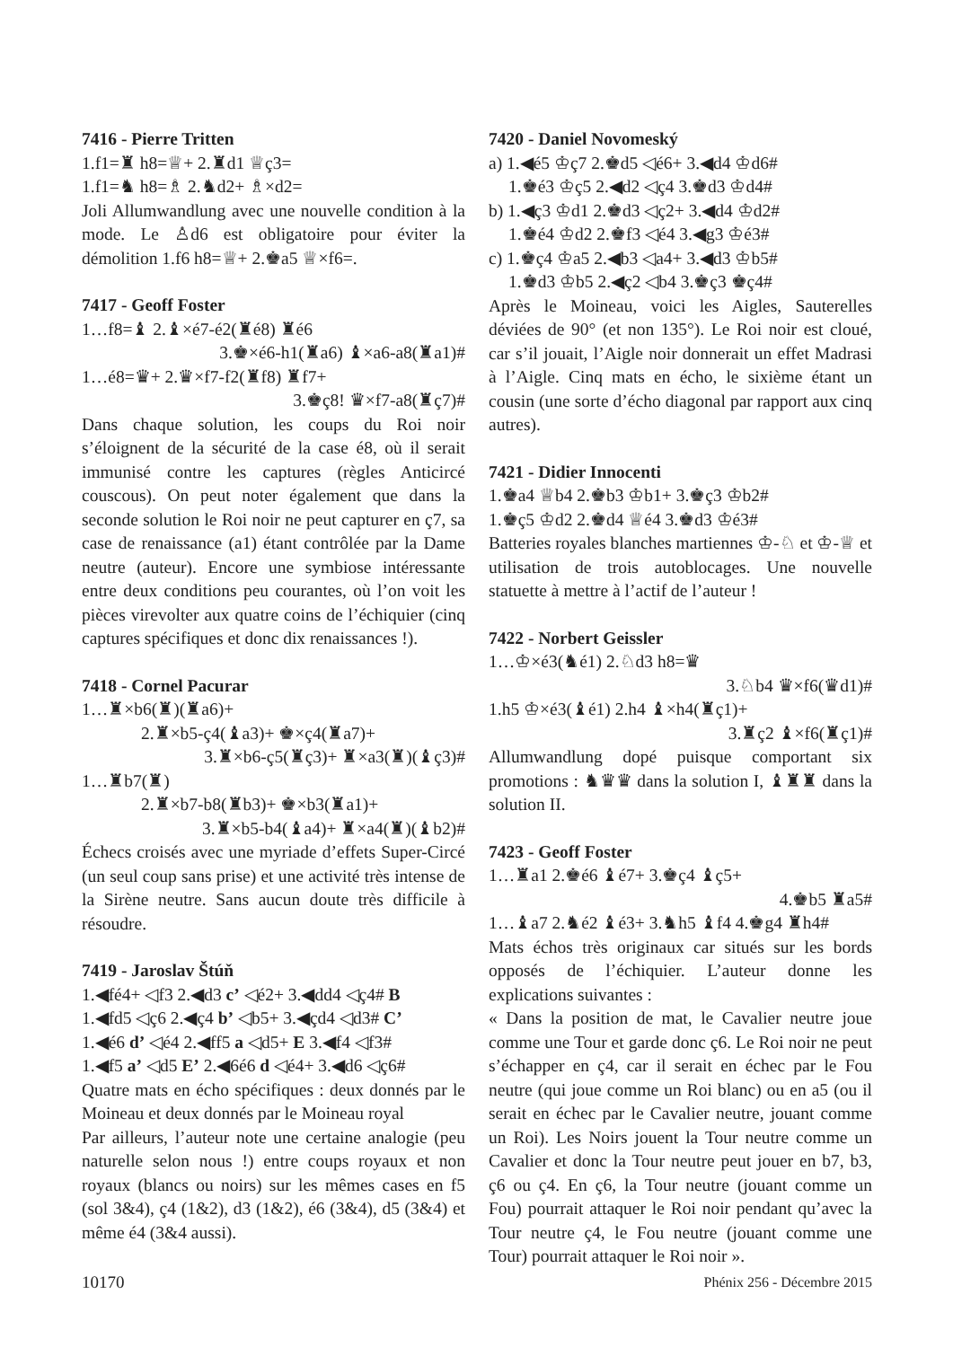7416 - Pierre Tritten
1.f1=♜ h8=♕+ 2.♜d1 ♕ç3=
1.f1=♞ h8=♗ 2.♞d2+ ♗×d2=
Joli Allumwandlung avec une nouvelle condition à la mode. Le ♙d6 est obligatoire pour éviter la démolition 1.f6 h8=♕+ 2.♚a5 ♕×f6=.
7417 - Geoff Foster
1…f8=♝ 2.♝×é7-é2(♜é8) ♜é6
3.♚×é6-h1(♜a6) ♝×a6-a8(♜a1)#
1…é8=♛+ 2.♛×f7-f2(♜f8) ♜f7+
3.♚ç8! ♛×f7-a8(♜ç7)#
Dans chaque solution, les coups du Roi noir s’éloignent de la sécurité de la case é8, où il serait immunisé contre les captures (règles Anticircé couscous). On peut noter également que dans la seconde solution le Roi noir ne peut capturer en ç7, sa case de renaissance (a1) étant contrôlée par la Dame neutre (auteur). Encore une symbiose intéressante entre deux conditions peu courantes, où l’on voit les pièces virevolter aux quatre coins de l’échiquier (cinq captures spécifiques et donc dix renaissances !).
7418 - Cornel Pacurar
1…♜×b6(♜)(♜a6)+
2.♜×b5-ç4(♝a3)+ ♚×ç4(♜a7)+
3.♜×b6-ç5(♜ç3)+ ♜×a3(♜)(♝ç3)#
1…♜b7(♜)
2.♜×b7-b8(♜b3)+ ♚×b3(♜a1)+
3.♜×b5-b4(♝a4)+ ♜×a4(♜)(♝b2)#
Échecs croisés avec une myriade d’effets Super-Circé (un seul coup sans prise) et une activité très intense de la Sirène neutre. Sans aucun doute très difficile à résoudre.
7419 - Jaroslav Štúň
1.◀fé4+ ◁f3 2.◀d3 c’ ◁é2+ 3.◀dd4 ◁ç4# B
1.◀fd5 ◁ç6 2.◀ç4 b’ ◁b5+ 3.◀çd4 ◁d3# C’
1.◀é6 d’ ◁é4 2.◀ff5 a ◁d5+ E 3.◀f4 ◁f3#
1.◀f5 a’ ◁d5 E’ 2.◀6é6 d ◁é4+ 3.◀d6 ◁ç6#
Quatre mats en écho spécifiques : deux donnés par le Moineau et deux donnés par le Moineau royal
Par ailleurs, l’auteur note une certaine analogie (peu naturelle selon nous !) entre coups royaux et non royaux (blancs ou noirs) sur les mêmes cases en f5 (sol 3&4), ç4 (1&2), d3 (1&2), é6 (3&4), d5 (3&4) et même é4 (3&4 aussi).
7420 - Daniel Novomeský
a) 1.◀é5 ♔ç7 2.♚d5 ◁é6+ 3.◀d4 ♔d6#
1.♚é3 ♔ç5 2.◀d2 ◁ç4 3.♚d3 ♔d4#
b) 1.◀ç3 ♔d1 2.♚d3 ◁ç2+ 3.◀d4 ♔d2#
1.♚é4 ♔d2 2.♚f3 ◁é4 3.◀g3 ♔é3#
c) 1.♚ç4 ♔a5 2.◀b3 ◁a4+ 3.◀d3 ♔b5#
1.♚d3 ♔b5 2.◀ç2 ◁b4 3.♚ç3 ♚ç4#
Après le Moineau, voici les Aigles, Sauterelles déviées de 90° (et non 135°). Le Roi noir est cloué, car s’il jouait, l’Aigle noir donnerait un effet Madrasi à l’Aigle. Cinq mats en écho, le sixième étant un cousin (une sorte d’écho diagonal par rapport aux cinq autres).
7421 - Didier Innocenti
1.♚a4 ♕b4 2.♚b3 ♔b1+ 3.♚ç3 ♔b2#
1.♚ç5 ♔d2 2.♚d4 ♕é4 3.♚d3 ♔é3#
Batteries royales blanches martiennes ♔-♘ et ♔-♕ et utilisation de trois autoblocages. Une nouvelle statuette à mettre à l’actif de l’auteur !
7422 - Norbert Geissler
1…♔×é3(♞é1) 2.♘d3 h8=♛
3.♘b4 ♛×f6(♛d1)#
1.h5 ♔×é3(♝é1) 2.h4 ♝×h4(♜ç1)+
3.♜ç2 ♝×f6(♜ç1)#
Allumwandlung dopé puisque comportant six promotions : ♞♛♛ dans la solution I, ♝♜♜ dans la solution II.
7423 - Geoff Foster
1…♜a1 2.♚é6 ♝é7+ 3.♚ç4 ♝ç5+
4.♚b5 ♜a5#
1…♝a7 2.♞é2 ♝é3+ 3.♞h5 ♝f4 4.♚g4 ♜h4#
Mats échos très originaux car situés sur les bords opposés de l’échiquier. L’auteur donne les explications suivantes :
« Dans la position de mat, le Cavalier neutre joue comme une Tour et garde donc ç6. Le Roi noir ne peut s’échapper en ç4, car il serait en échec par le Fou neutre (qui joue comme un Roi blanc) ou en a5 (ou il serait en échec par le Cavalier neutre, jouant comme un Roi). Les Noirs jouent la Tour neutre comme un Cavalier et donc la Tour neutre peut jouer en b7, b3, ç6 ou ç4. En ç6, la Tour neutre (jouant comme un Fou) pourrait attaquer le Roi noir pendant qu’avec la Tour neutre ç4, le Fou neutre (jouant comme une Tour) pourrait attaquer le Roi noir ».
10170 Phénix 256 - Décembre 2015